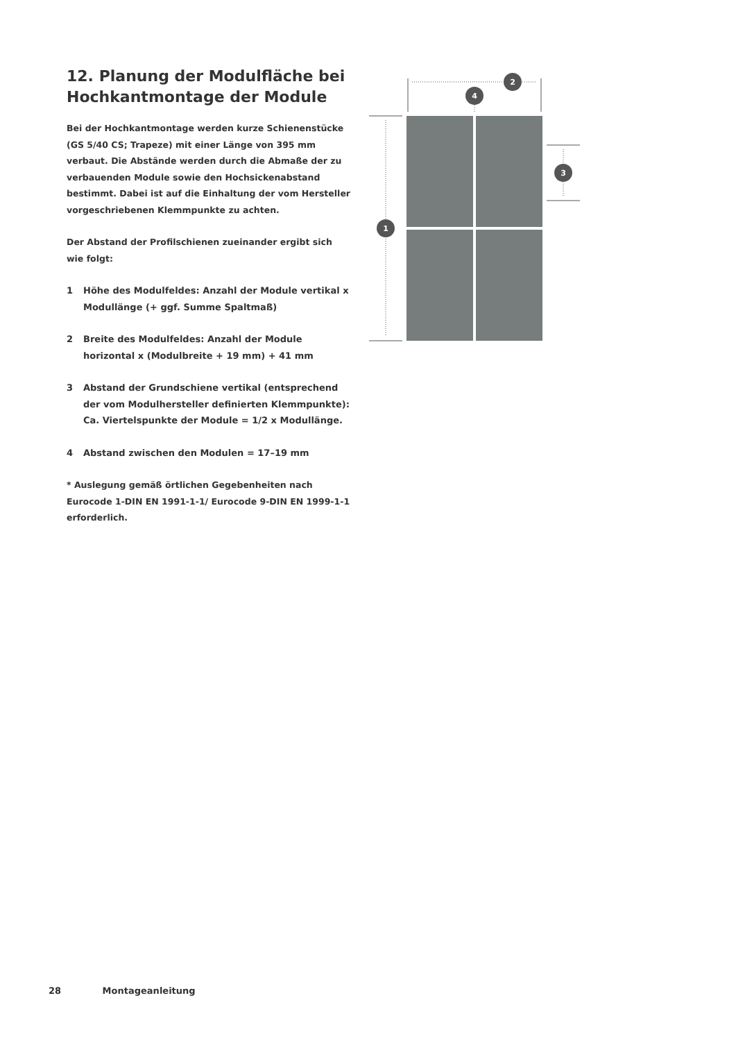12. Planung der Modulfläche bei Hochkantmontage der Module
Bei der Hochkantmontage werden kurze Schienenstücke (GS 5/40 CS; Trapeze) mit einer Länge von 395 mm verbaut. Die Abstände werden durch die Abmaße der zu verbauenden Module sowie den Hochsickenabstand bestimmt. Dabei ist auf die Einhaltung der vom Hersteller vorgeschriebenen Klemmpunkte zu achten.
Der Abstand der Profilschienen zueinander ergibt sich wie folgt:
1 Höhe des Modulfeldes: Anzahl der Module vertikal x Modullänge (+ ggf. Summe Spaltmaß)
2 Breite des Modulfeldes: Anzahl der Module horizontal x (Modulbreite + 19 mm) + 41 mm
3 Abstand der Grundschiene vertikal (entsprechend der vom Modulhersteller definierten Klemmpunkte): Ca. Viertelspunkte der Module = 1/2 x Modullänge.
4 Abstand zwischen den Modulen = 17–19 mm
* Auslegung gemäß örtlichen Gegebenheiten nach Eurocode 1-DIN EN 1991-1-1/ Eurocode 9-DIN EN 1999-1-1 erforderlich.
1
2
3
4
28 Montageanleitung